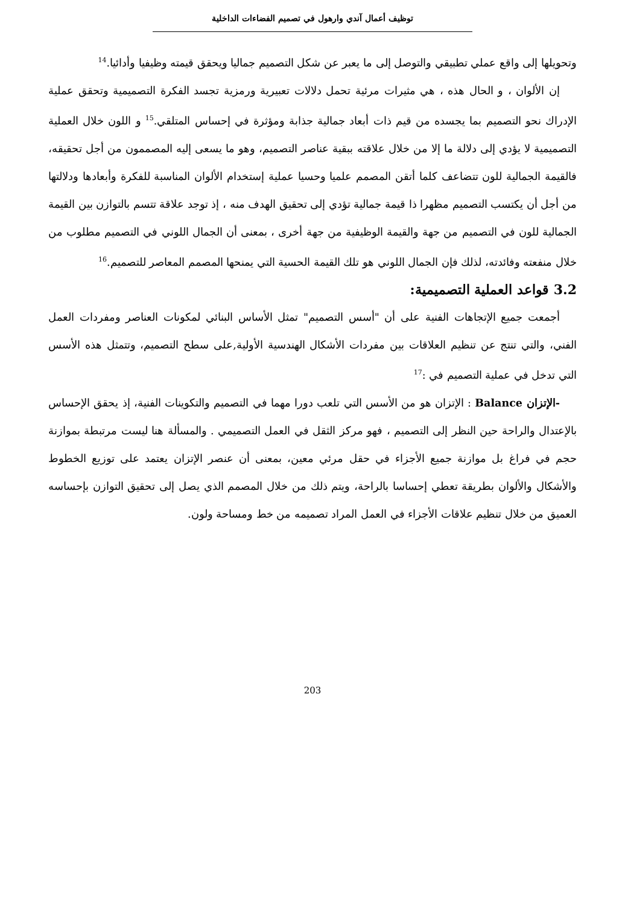توظيف أعمال آندي وارهول في تصميم الفضاءات الداخلية
وتحويلها إلى واقع عملي تطبيقي والتوصل إلى ما يعبر عن شكل التصميم جماليا ويحقق قيمته وظيفيا وأدائيا.<sup>14</sup>
إن الألوان ، و الحال هذه ، هي مثيرات مرئية تحمل دلالات تعبيرية ورمزية تجسد الفكرة التصميمية وتحقق عملية الإدراك نحو التصميم بما يجسده من قيم ذات أبعاد جمالية جذابة ومؤثرة في إحساس المتلقي.<sup>15</sup> و اللون خلال العملية التصميمية لا يؤدي إلى دلالة ما إلا من خلال علاقته ببقية عناصر التصميم، وهو ما يسعى إليه المصممون من أجل تحقيقه، فالقيمة الجمالية للون تتضاعف كلما أتقن المصمم علميا وحسيا عملية إستخدام الألوان المناسبة للفكرة وأبعادها ودلالتها من أجل أن يكتسب التصميم مظهرا ذا قيمة جمالية تؤدي إلى تحقيق الهدف منه ، إذ توجد علاقة تتسم بالتوازن بين القيمة الجمالية للون في التصميم من جهة والقيمة الوظيفية من جهة أخرى ، بمعنى أن الجمال اللوني في التصميم مطلوب من خلال منفعته وفائدته، لذلك فإن الجمال اللوني هو تلك القيمة الحسية التي يمنحها المصمم المعاصر للتصميم.<sup>16</sup>
3.2 قواعد العملية التصميمية:
أجمعت جميع الإتجاهات الفنية على أن "أسس التصميم" تمثل الأساس البنائي لمكونات العناصر ومفردات العمل الفني، والتي تنتج عن تنظيم العلاقات بين مفردات الأشكال الهندسية الأولية,على سطح التصميم، وتتمثل هذه الأسس التي تدخل في عملية التصميم في :<sup>17</sup>
-الإتزان Balance : الإتزان هو من الأسس التي تلعب دورا مهما في التصميم والتكوينات الفنية، إذ يحقق الإحساس بالإعتدال والراحة حين النظر إلى التصميم ، فهو مركز الثقل في العمل التصميمي . والمسألة هنا ليست مرتبطة بموازنة حجم في فراغ بل موازنة جميع الأجزاء في حقل مرئي معين، بمعنى أن عنصر الإتزان يعتمد على توزيع الخطوط والأشكال والألوان بطريقة تعطي إحساسا بالراحة، ويتم ذلك من خلال المصمم الذي يصل إلى تحقيق التوازن بإحساسه العميق من خلال تنظيم علاقات الأجزاء في العمل المراد تصميمه من خط ومساحة ولون.
203